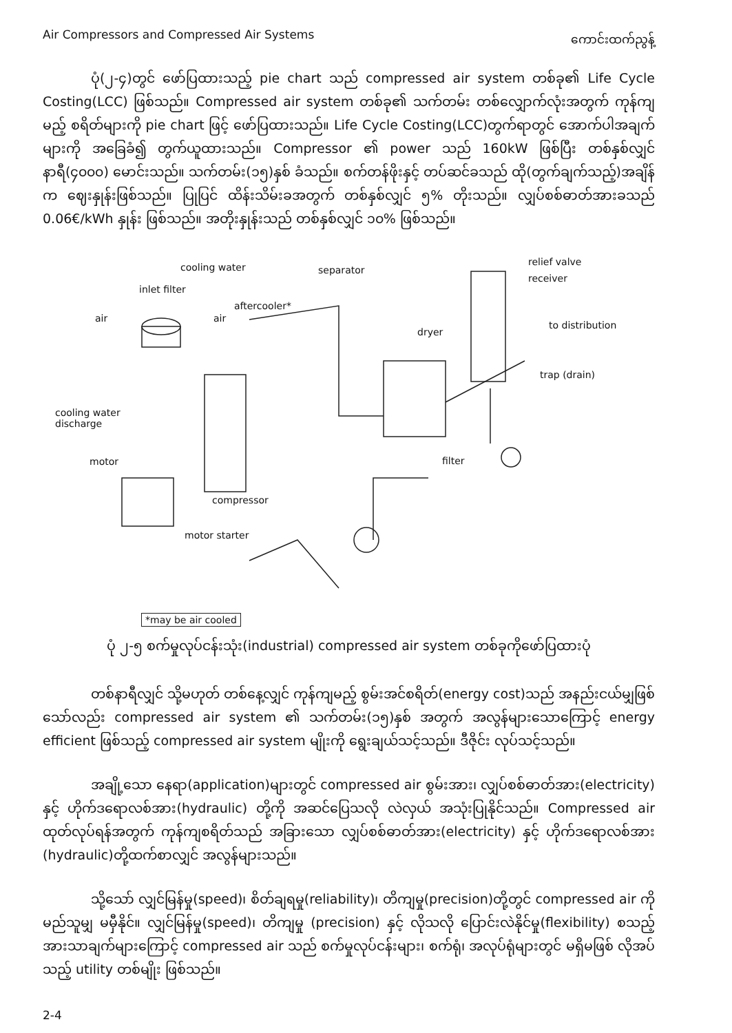Air Compressors and Compressed Air Systems ကောင်းထက်ညွန့်
ပုံ(၂-၄)တွင် ဖော်ပြထားသည့် pie chart သည် compressed air system တစ်ခု၏ Life Cycle Costing(LCC) ဖြစ်သည်။ Compressed air system တစ်ခု၏ သက်တမ်း တစ်လျှောက်လုံးအတွက် ကုန်ကျမည့် စရိတ်များကို pie chart ဖြင့် ဖော်ပြထားသည်။ Life Cycle Costing(LCC)တွက်ရာတွင် အောက်ပါအချက်များကို အခြေခံ၍ တွက်ယူထားသည်။ Compressor ၏ power သည် 160kW ဖြစ်ပြီး တစ်နှစ်လျှင် နာရီ(၄၀၀၀) မောင်းသည်။ သက်တမ်း(၁၅)နှစ် ခံသည်။ စက်တန်ဖိုးနှင့် တပ်ဆင်ခသည် ထို(တွက်ချက်သည့်)အချိန်က ဈေးနှုန်းဖြစ်သည်။ ပြုပြင် ထိန်းသိမ်းခအတွက် တစ်နှစ်လျှင် ၅% တိုးသည်။ လျှပ်စစ်ဓာတ်အားခသည် 0.06€/kWh နှုန်း ဖြစ်သည်။ အတိုးနှုန်းသည် တစ်နှစ်လျှင် ၁၀% ဖြစ်သည်။
cooling water separator
relief valve
receiver
inlet filter
aftercooler*
air air
to distribution
dryer
trap (drain)
cooling water
discharge
motor filter
compressor
motor starter
*may be air cooled
ပုံ ၂-၅ စက်မှုလုပ်ငန်းသုံး(industrial) compressed air system တစ်ခုကိုဖော်ပြထားပုံ
တစ်နာရီလျှင် သို့မဟုတ် တစ်နေ့လျှင် ကုန်ကျမည့် စွမ်းအင်စရိတ်(energy cost)သည် အနည်းငယ်မျှဖြစ်သော်လည်း compressed air system ၏ သက်တမ်း(၁၅)နှစ် အတွက် အလွန်များသောကြောင့် energy efficient ဖြစ်သည့် compressed air system မျိုးကို ရွေးချယ်သင့်သည်။ ဒီဇိုင်း လုပ်သင့်သည်။
အချို့သော နေရာ(application)များတွင် compressed air စွမ်းအား၊ လျှပ်စစ်ဓာတ်အား(electricity) နှင့် ဟိုက်ဒရောလစ်အား(hydraulic) တို့ကို အဆင်ပြေသလို လဲလှယ် အသုံးပြုနိုင်သည်။ Compressed air ထုတ်လုပ်ရန်အတွက် ကုန်ကျစရိတ်သည် အခြားသော လျှပ်စစ်ဓာတ်အား(electricity) နှင့် ဟိုက်ဒရောလစ်အား (hydraulic)တို့ထက်စာလျှင် အလွန်များသည်။
သို့သော် လျှင်မြန်မှု(speed)၊ စိတ်ချရမှု(reliability)၊ တိကျမှု(precision)တို့တွင် compressed air ကို မည်သူမျှ မမှီနိုင်။ လျှင်မြန်မှု(speed)၊ တိကျမှု (precision) နှင့် လိုသလို ပြောင်းလဲနိုင်မှု(flexibility) စသည့် အားသာချက်များကြောင့် compressed air သည် စက်မှုလုပ်ငန်းများ၊ စက်ရုံ၊ အလုပ်ရုံများတွင် မရှိမဖြစ် လိုအပ်သည့် utility တစ်မျိုး ဖြစ်သည်။
2-4